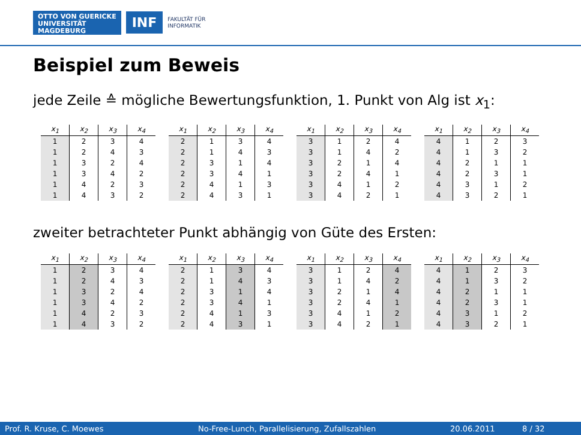OTTO VON GUERICKE
UNIVERSITÄT
MAGDEBURG
INF
FAKULTÄT FÜR
INFORMATIK
Beispiel zum Beweis
jede Zeile ≙ mögliche Bewertungsfunktion, 1. Punkt von Alg ist x<sub>1</sub>:
| x<sub>1</sub> | x<sub>2</sub> | x<sub>3</sub> | x<sub>4</sub> |
| --- | --- | --- | --- |
| 1 | 2 | 3 | 4 |
| 1 | 2 | 4 | 3 |
| 1 | 3 | 2 | 4 |
| 1 | 3 | 4 | 2 |
| 1 | 4 | 2 | 3 |
| 1 | 4 | 3 | 2 |
| x<sub>1</sub> | x<sub>2</sub> | x<sub>3</sub> | x<sub>4</sub> |
| --- | --- | --- | --- |
| 2 | 1 | 3 | 4 |
| 2 | 1 | 4 | 3 |
| 2 | 3 | 1 | 4 |
| 2 | 3 | 4 | 1 |
| 2 | 4 | 1 | 3 |
| 2 | 4 | 3 | 1 |
| x<sub>1</sub> | x<sub>2</sub> | x<sub>3</sub> | x<sub>4</sub> |
| --- | --- | --- | --- |
| 3 | 1 | 2 | 4 |
| 3 | 1 | 4 | 2 |
| 3 | 2 | 1 | 4 |
| 3 | 2 | 4 | 1 |
| 3 | 4 | 1 | 2 |
| 3 | 4 | 2 | 1 |
| x<sub>1</sub> | x<sub>2</sub> | x<sub>3</sub> | x<sub>4</sub> |
| --- | --- | --- | --- |
| 4 | 1 | 2 | 3 |
| 4 | 1 | 3 | 2 |
| 4 | 2 | 1 | 1 |
| 4 | 2 | 3 | 1 |
| 4 | 3 | 1 | 2 |
| 4 | 3 | 2 | 1 |
zweiter betrachteter Punkt abhängig von Güte des Ersten:
| x<sub>1</sub> | x<sub>2</sub> | x<sub>3</sub> | x<sub>4</sub> |
| --- | --- | --- | --- |
| 1 | 2 | 3 | 4 |
| 1 | 2 | 4 | 3 |
| 1 | 3 | 2 | 4 |
| 1 | 3 | 4 | 2 |
| 1 | 4 | 2 | 3 |
| 1 | 4 | 3 | 2 |
| x<sub>1</sub> | x<sub>2</sub> | x<sub>3</sub> | x<sub>4</sub> |
| --- | --- | --- | --- |
| 2 | 1 | 3 | 4 |
| 2 | 1 | 4 | 3 |
| 2 | 3 | 1 | 4 |
| 2 | 3 | 4 | 1 |
| 2 | 4 | 1 | 3 |
| 2 | 4 | 3 | 1 |
| x<sub>1</sub> | x<sub>2</sub> | x<sub>3</sub> | x<sub>4</sub> |
| --- | --- | --- | --- |
| 3 | 1 | 2 | 4 |
| 3 | 1 | 4 | 2 |
| 3 | 2 | 1 | 4 |
| 3 | 2 | 4 | 1 |
| 3 | 4 | 1 | 2 |
| 3 | 4 | 2 | 1 |
| x<sub>1</sub> | x<sub>2</sub> | x<sub>3</sub> | x<sub>4</sub> |
| --- | --- | --- | --- |
| 4 | 1 | 2 | 3 |
| 4 | 1 | 3 | 2 |
| 4 | 2 | 1 | 1 |
| 4 | 2 | 3 | 1 |
| 4 | 3 | 1 | 2 |
| 4 | 3 | 2 | 1 |
Prof. R. Kruse, C. Moewes No-Free-Lunch, Parallelisierung, Zufallszahlen 20.06.2011 8 / 32